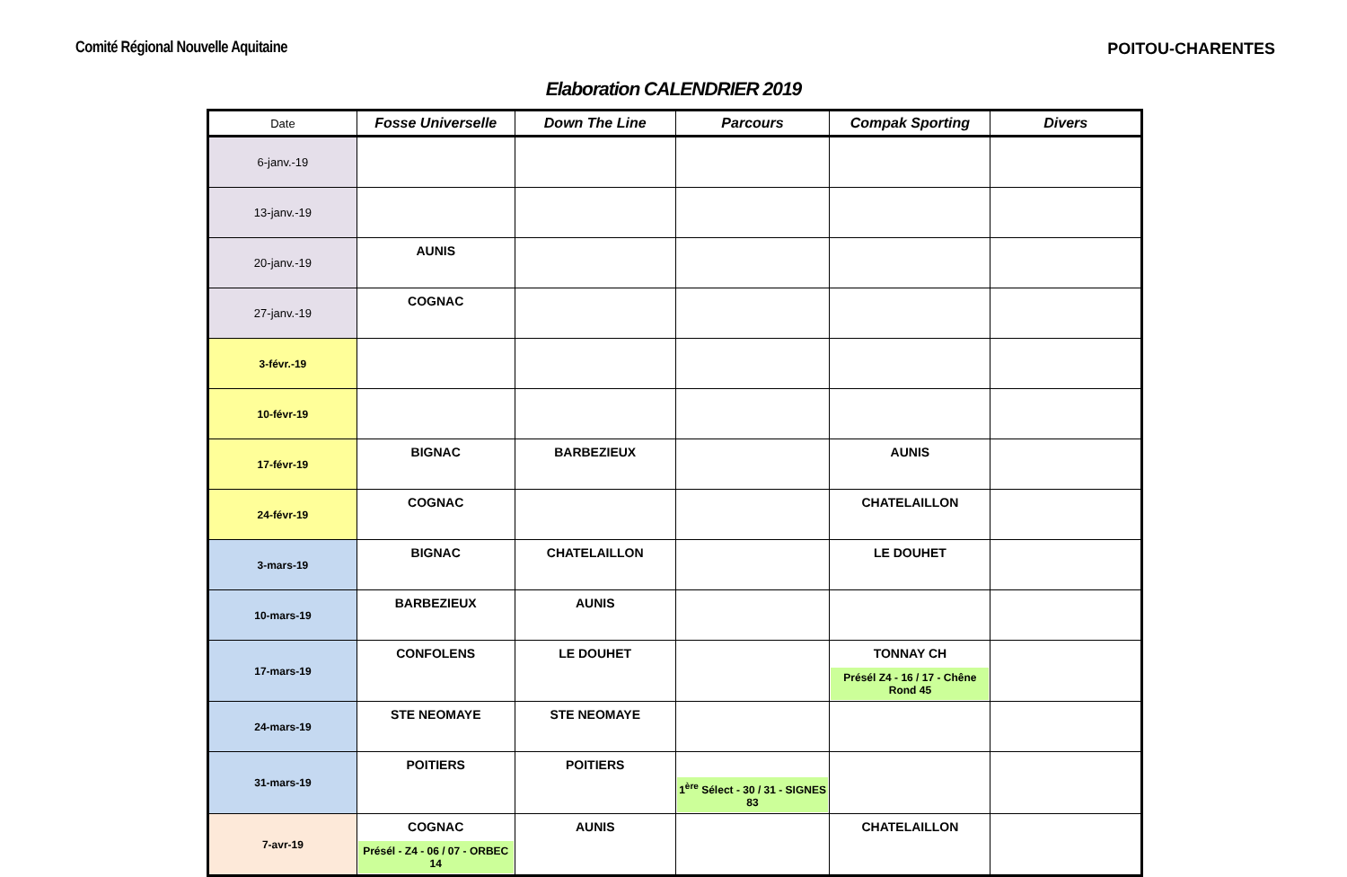Comité Régional Nouvelle Aquitaine POITOU-CHARENTES
Elaboration CALENDRIER 2019
| Date | Fosse Universelle | Down The Line | Parcours | Compak Sporting | Divers |
| --- | --- | --- | --- | --- | --- |
| 6-janv.-19 | | | | | |
| 13-janv.-19 | | | | | |
| 20-janv.-19 | AUNIS | | | | |
| 27-janv.-19 | COGNAC | | | | |
| 3-févr.-19 | | | | | |
| 10-févr-19 | | | | | |
| 17-févr-19 | BIGNAC | BARBEZIEUX | | AUNIS | |
| 24-févr-19 | COGNAC | | | CHATELAILLON | |
| 3-mars-19 | BIGNAC | CHATELAILLON | | LE DOUHET | |
| 10-mars-19 | BARBEZIEUX | AUNIS | | | |
| 17-mars-19 | CONFOLENS | LE DOUHET | | TONNAY CH Présél Z4 - 16 / 17 - Chêne Rond 45 | |
| 24-mars-19 | STE NEOMAYE | STE NEOMAYE | | | |
| 31-mars-19 | POITIERS | POITIERS | 1<sup>ère</sup> Sélect - 30 / 31 - SIGNES 83 | | |
| 7-avr-19 | COGNAC Présél - Z4 - 06 / 07 - ORBEC 14 | AUNIS | | CHATELAILLON | |